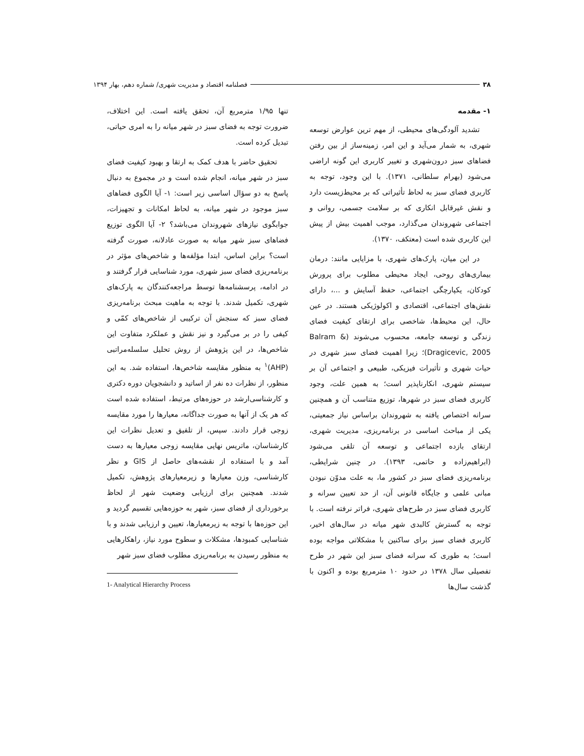۳۸ فصلنامه اقتصاد و مدیریت شهری/ شماره دهم، بهار ۱۳۹۴
۱- مقدمه
تشدید آلودگی‌های محیطی، از مهم ترین عوارض توسعه شهری، به شمار می‌آید و این امر، زمینه‌ساز از بین رفتن فضاهای سبز درون‌شهری و تغییر کاربری این گونه اراضی می‌شود (بهرام سلطانی، ۱۳۷۱). با این وجود، توجه به کاربری فضای سبز به لحاظ تأثیراتی که بر محیط‌زیست دارد و نقش غیرقابل انکاری که بر سلامت جسمی، روانی و اجتماعی شهروندان می‌گذارد، موجب اهمیت بیش از پیش این کاربری شده است (معتکف، ۱۳۷۰).
در این میان، پارک‌های شهری، با مزایایی مانند: درمان بیماری‌های روحی، ایجاد محیطی مطلوب برای پرورش کودکان، یکپارچگی اجتماعی، حفظ آسایش و ...، دارای نقش‌های اجتماعی، اقتصادی و اکولوژیکی هستند. در عین حال، این محیط‌ها، شاخصی برای ارتقای کیفیت فضای زندگی و توسعه جامعه، محسوب می‌شوند (Balram & Dragicevic, 2005)؛ زیرا اهمیت فضای سبز شهری در حیات شهری و تأثیرات فیزیکی، طبیعی و اجتماعی آن بر سیستم شهری، انکارناپذیر است؛ به همین علت، وجود کاربری فضای سبز در شهرها، توزیع متناسب آن و همچنین سرانه اختصاص یافته به شهروندان براساس نیاز جمعیتی، یکی از مباحث اساسی در برنامه‌ریزی، مدیریت شهری، ارتقای بازده اجتماعی و توسعه آن تلقی می‌شود (ابراهیم‌زاده و حاتمی، ۱۳۹۳). در چنین شرایطی، برنامه‌ریزی فضای سبز در کشور ما، به علت مدوّن نبودن مبانی علمی و جایگاه قانونی آن، از حد تعیین سرانه و کاربری فضای سبز در طرح‌های شهری، فراتر نرفته است. با توجه به گسترش کالبدی شهر میانه در سال‌های اخیر، کاربری فضای سبز برای ساکنین با مشکلاتی مواجه بوده است؛ به طوری که سرانه فضای سبز این شهر در طرح تفصیلی سال ۱۳۷۸ در حدود ۱۰ مترمربع بوده و اکنون با گذشت سال‌ها
تنها ۱/۹۵ مترمربع آن، تحقق یافته است. این اختلاف، ضرورت توجه به فضای سبز در شهر میانه را به امری حیاتی، تبدیل کرده است.
تحقیق حاضر با هدف کمک به ارتقا و بهبود کیفیت فضای سبز در شهر میانه، انجام شده است و در مجموع به دنبال پاسخ به دو سؤال اساسی زیر است: ۱- آیا الگوی فضاهای سبز موجود در شهر میانه، به لحاظ امکانات و تجهیزات، جوابگوی نیازهای شهروندان می‌باشد؟ ۲- آیا الگوی توزیع فضاهای سبز شهر میانه به صورت عادلانه، صورت گرفته است؟ براین اساس، ابتدا مؤلفه‌ها و شاخص‌های مؤثر در برنامه‌ریزی فضای سبز شهری، مورد شناسایی قرار گرفتند و در ادامه، پرسشنامه‌ها توسط مراجعه‌کنندگان به پارک‌های شهری، تکمیل شدند. با توجه به ماهیت مبحث برنامه‌ریزی فضای سبز که سنجش آن ترکیبی از شاخص‌های کمّی و کیفی را در بر می‌گیرد و نیز نقش و عملکرد متفاوت این شاخص‌ها، در این پژوهش از روش تحلیل سلسله‌مراتبی (AHP)<sup>۱</sup> به منظور مقایسه شاخص‌ها، استفاده شد. به این منظور، از نظرات ده نفر از اساتید و دانشجویان دوره دکتری و کارشناسی‌ارشد در حوزه‌های مرتبط، استفاده شده است که هر یک از آنها به صورت جداگانه، معیارها را مورد مقایسه زوجی قرار دادند. سپس، از تلفیق و تعدیل نظرات این کارشناسان، ماتریس نهایی مقایسه زوجی معیارها به دست آمد و با استفاده از نقشه‌های حاصل از GIS و نظر کارشناسی، وزن معیارها و زیرمعیارهای پژوهش، تکمیل شدند. همچنین برای ارزیابی وضعیت شهر از لحاظ برخورداری از فضای سبز، شهر به حوزه‌هایی تقسیم گردید و این حوزه‌ها با توجه به زیرمعیارها، تعیین و ارزیابی شدند و با شناسایی کمبودها، مشکلات و سطوح مورد نیاز، راهکارهایی به منظور رسیدن به برنامه‌ریزی مطلوب فضای سبز شهر
1- Analytical Hierarchy Process